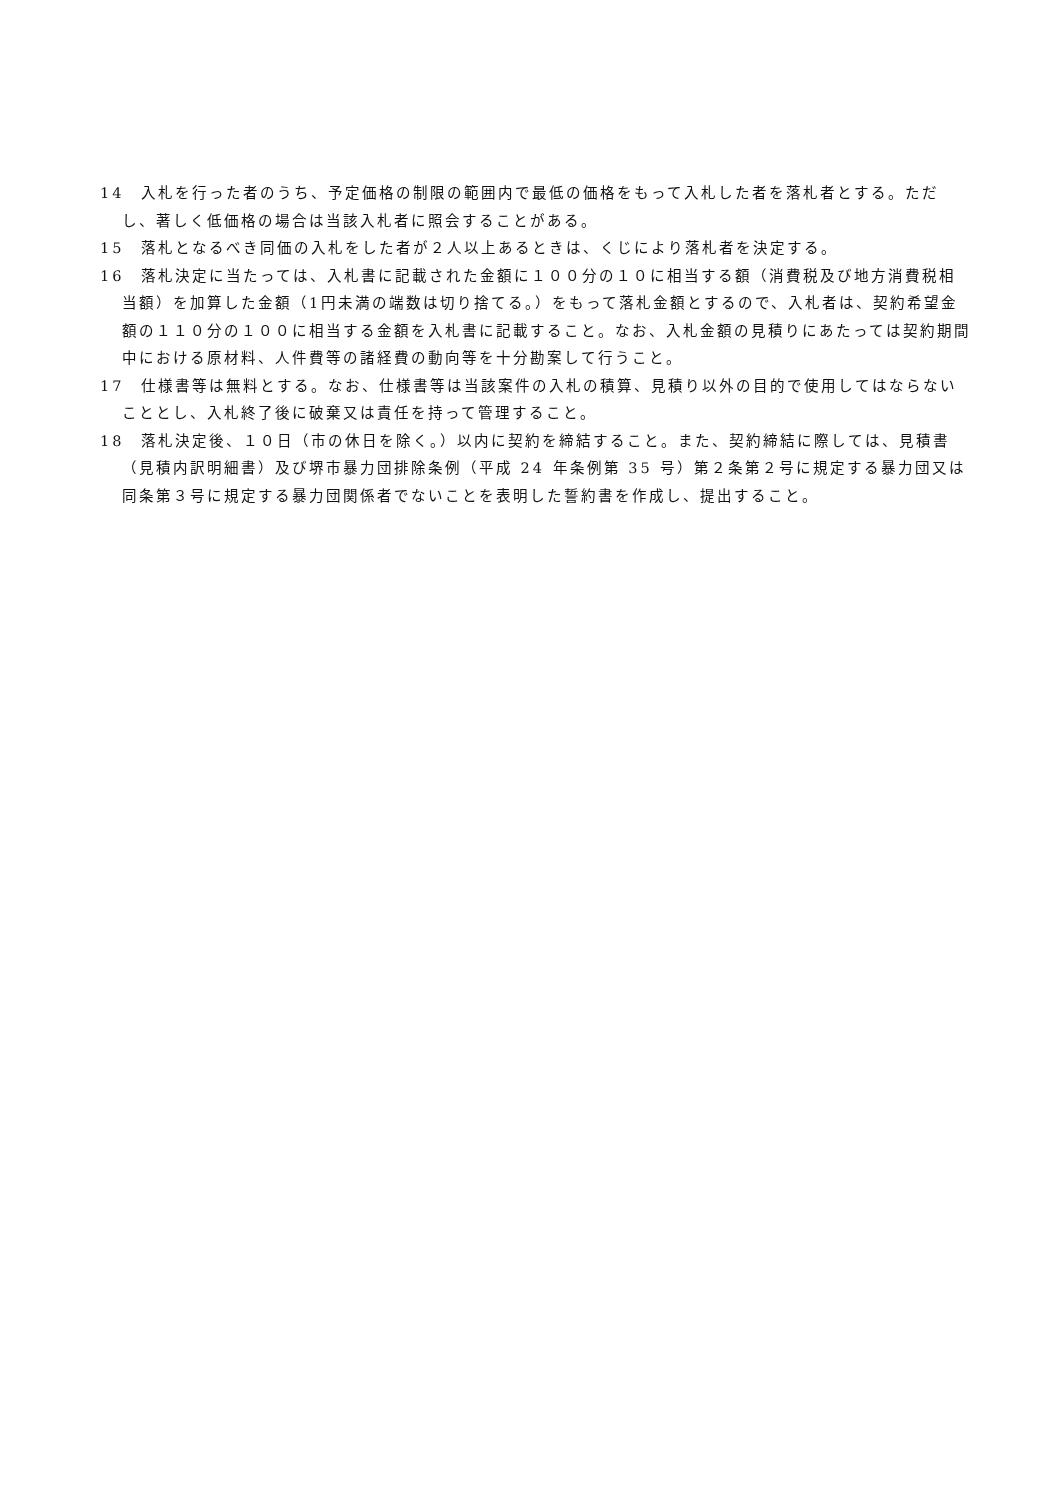14　入札を行った者のうち、予定価格の制限の範囲内で最低の価格をもって入札した者を落札者とする。ただし、著しく低価格の場合は当該入札者に照会することがある。
15　落札となるべき同価の入札をした者が２人以上あるときは、くじにより落札者を決定する。
16　落札決定に当たっては、入札書に記載された金額に１００分の１０に相当する額（消費税及び地方消費税相当額）を加算した金額（1円未満の端数は切り捨てる。）をもって落札金額とするので、入札者は、契約希望金額の１１０分の１００に相当する金額を入札書に記載すること。なお、入札金額の見積りにあたっては契約期間中における原材料、人件費等の諸経費の動向等を十分勘案して行うこと。
17　仕様書等は無料とする。なお、仕様書等は当該案件の入札の積算、見積り以外の目的で使用してはならないこととし、入札終了後に破棄又は責任を持って管理すること。
18　落札決定後、１０日（市の休日を除く。）以内に契約を締結すること。また、契約締結に際しては、見積書（見積内訳明細書）及び堺市暴力団排除条例（平成 24 年条例第 35 号）第２条第２号に規定する暴力団又は同条第３号に規定する暴力団関係者でないことを表明した誓約書を作成し、提出すること。